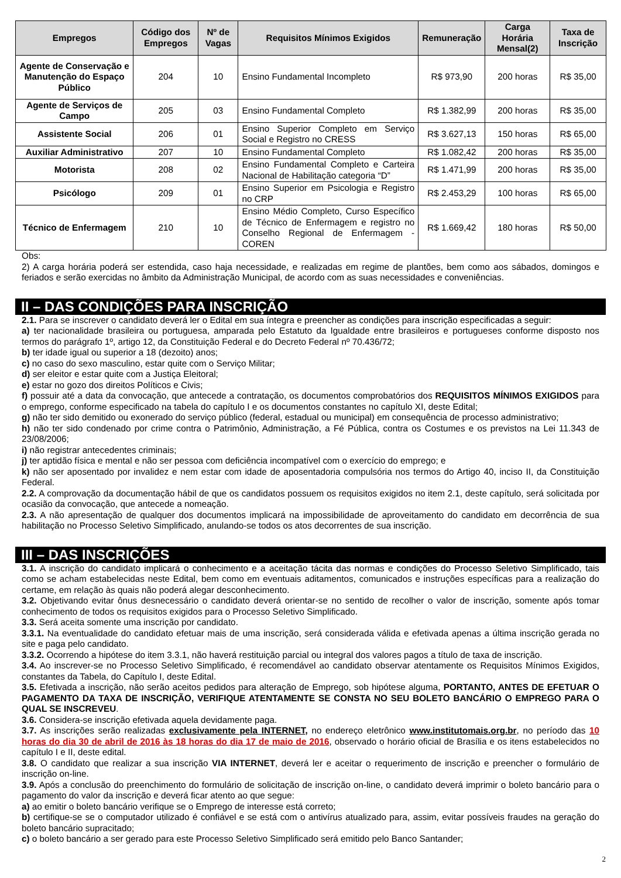| Empregos | Código dos Empregos | Nº de Vagas | Requisitos Mínimos Exigidos | Remuneração | Carga Horária Mensal(2) | Taxa de Inscrição |
| --- | --- | --- | --- | --- | --- | --- |
| Agente de Conservação e Manutenção do Espaço Público | 204 | 10 | Ensino Fundamental Incompleto | R$ 973,90 | 200 horas | R$ 35,00 |
| Agente de Serviços de Campo | 205 | 03 | Ensino Fundamental Completo | R$ 1.382,99 | 200 horas | R$ 35,00 |
| Assistente Social | 206 | 01 | Ensino Superior Completo em Serviço Social e Registro no CRESS | R$ 3.627,13 | 150 horas | R$ 65,00 |
| Auxiliar Administrativo | 207 | 10 | Ensino Fundamental Completo | R$ 1.082,42 | 200 horas | R$ 35,00 |
| Motorista | 208 | 02 | Ensino Fundamental Completo e Carteira Nacional de Habilitação categoria “D” | R$ 1.471,99 | 200 horas | R$ 35,00 |
| Psicólogo | 209 | 01 | Ensino Superior em Psicologia e Registro no CRP | R$ 2.453,29 | 100 horas | R$ 65,00 |
| Técnico de Enfermagem | 210 | 10 | Ensino Médio Completo, Curso Específico de Técnico de Enfermagem e registro no Conselho Regional de Enfermagem - COREN | R$ 1.669,42 | 180 horas | R$ 50,00 |
Obs:
2) A carga horária poderá ser estendida, caso haja necessidade, e realizadas em regime de plantões, bem como aos sábados, domingos e feriados e serão exercidas no âmbito da Administração Municipal, de acordo com as suas necessidades e conveniências.
II – DAS CONDIÇÕES PARA INSCRIÇÃO
2.1. Para se inscrever o candidato deverá ler o Edital em sua íntegra e preencher as condições para inscrição especificadas a seguir:
a) ter nacionalidade brasileira ou portuguesa, amparada pelo Estatuto da Igualdade entre brasileiros e portugueses conforme disposto nos termos do parágrafo 1º, artigo 12, da Constituição Federal e do Decreto Federal nº 70.436/72;
b) ter idade igual ou superior a 18 (dezoito) anos;
c) no caso do sexo masculino, estar quite com o Serviço Militar;
d) ser eleitor e estar quite com a Justiça Eleitoral;
e) estar no gozo dos direitos Políticos e Civis;
f) possuir até a data da convocação, que antecede a contratação, os documentos comprobatórios dos REQUISITOS MÍNIMOS EXIGIDOS para o emprego, conforme especificado na tabela do capítulo I e os documentos constantes no capítulo XI, deste Edital;
g) não ter sido demitido ou exonerado do serviço público (federal, estadual ou municipal) em consequência de processo administrativo;
h) não ter sido condenado por crime contra o Patrimônio, Administração, a Fé Pública, contra os Costumes e os previstos na Lei 11.343 de 23/08/2006;
i) não registrar antecedentes criminais;
j) ter aptidão física e mental e não ser pessoa com deficiência incompatível com o exercício do emprego; e
k) não ser aposentado por invalidez e nem estar com idade de aposentadoria compulsória nos termos do Artigo 40, inciso II, da Constituição Federal.
2.2. A comprovação da documentação hábil de que os candidatos possuem os requisitos exigidos no item 2.1, deste capítulo, será solicitada por ocasião da convocação, que antecede a nomeação.
2.3. A não apresentação de qualquer dos documentos implicará na impossibilidade de aproveitamento do candidato em decorrência de sua habilitação no Processo Seletivo Simplificado, anulando-se todos os atos decorrentes de sua inscrição.
III – DAS INSCRIÇÕES
3.1. A inscrição do candidato implicará o conhecimento e a aceitação tácita das normas e condições do Processo Seletivo Simplificado, tais como se acham estabelecidas neste Edital, bem como em eventuais aditamentos, comunicados e instruções específicas para a realização do certame, em relação às quais não poderá alegar desconhecimento.
3.2. Objetivando evitar ônus desnecessário o candidato deverá orientar-se no sentido de recolher o valor de inscrição, somente após tomar conhecimento de todos os requisitos exigidos para o Processo Seletivo Simplificado.
3.3. Será aceita somente uma inscrição por candidato.
3.3.1. Na eventualidade do candidato efetuar mais de uma inscrição, será considerada válida e efetivada apenas a última inscrição gerada no site e paga pelo candidato.
3.3.2. Ocorrendo a hipótese do item 3.3.1, não haverá restituição parcial ou integral dos valores pagos a título de taxa de inscrição.
3.4. Ao inscrever-se no Processo Seletivo Simplificado, é recomendável ao candidato observar atentamente os Requisitos Mínimos Exigidos, constantes da Tabela, do Capítulo I, deste Edital.
3.5. Efetivada a inscrição, não serão aceitos pedidos para alteração de Emprego, sob hipótese alguma, PORTANTO, ANTES DE EFETUAR O PAGAMENTO DA TAXA DE INSCRIÇÃO, VERIFIQUE ATENTAMENTE SE CONSTA NO SEU BOLETO BANCÁRIO O EMPREGO PARA O QUAL SE INSCREVEU.
3.6. Considera-se inscrição efetivada aquela devidamente paga.
3.7. As inscrições serão realizadas exclusivamente pela INTERNET, no endereço eletrônico www.institutomais.org.br, no período das 10 horas do dia 30 de abril de 2016 às 18 horas do dia 17 de maio de 2016, observado o horário oficial de Brasília e os itens estabelecidos no capítulo I e II, deste edital.
3.8. O candidato que realizar a sua inscrição VIA INTERNET, deverá ler e aceitar o requerimento de inscrição e preencher o formulário de inscrição on-line.
3.9. Após a conclusão do preenchimento do formulário de solicitação de inscrição on-line, o candidato deverá imprimir o boleto bancário para o pagamento do valor da inscrição e deverá ficar atento ao que segue:
a) ao emitir o boleto bancário verifique se o Emprego de interesse está correto;
b) certifique-se se o computador utilizado é confiável e se está com o antivírus atualizado para, assim, evitar possíveis fraudes na geração do boleto bancário supracitado;
c) o boleto bancário a ser gerado para este Processo Seletivo Simplificado será emitido pelo Banco Santander;
2